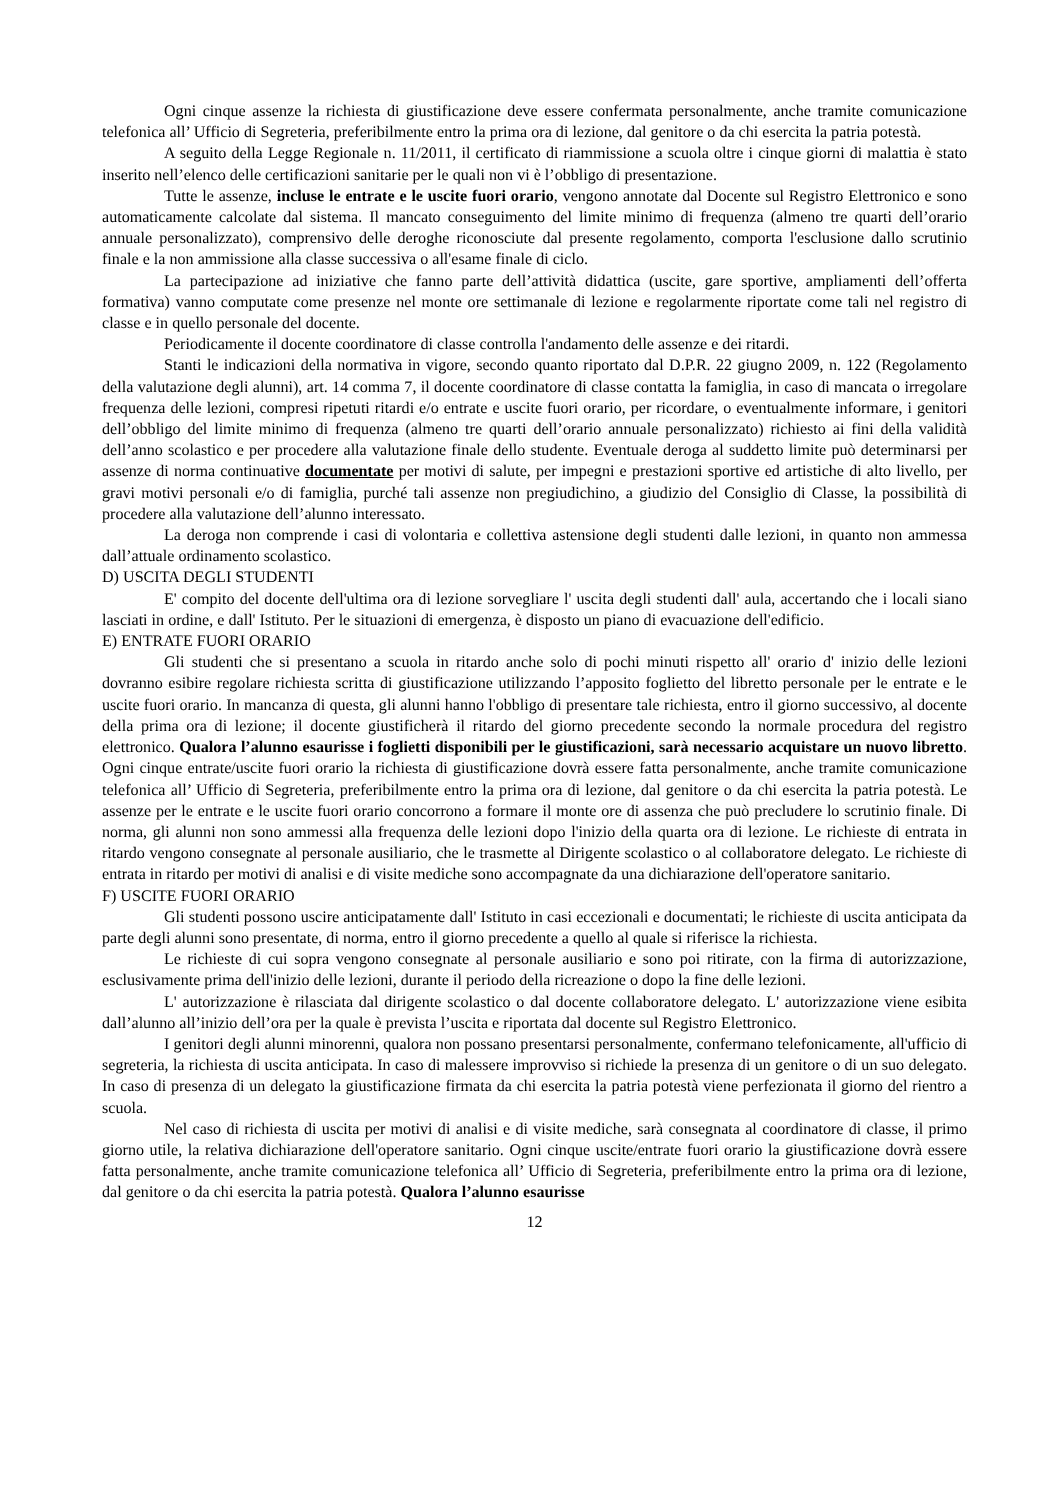Ogni cinque assenze la richiesta di giustificazione deve essere confermata personalmente, anche tramite comunicazione telefonica all’ Ufficio di Segreteria, preferibilmente entro la prima ora di lezione, dal genitore o da chi esercita la patria potestà.
A seguito della Legge Regionale n. 11/2011, il certificato di riammissione a scuola oltre i cinque giorni di malattia è stato inserito nell’elenco delle certificazioni sanitarie per le quali non vi è l’obbligo di presentazione.
Tutte le assenze, incluse le entrate e le uscite fuori orario, vengono annotate dal Docente sul Registro Elettronico e sono automaticamente calcolate dal sistema. Il mancato conseguimento del limite minimo di frequenza (almeno tre quarti dell’orario annuale personalizzato), comprensivo delle deroghe riconosciute dal presente regolamento, comporta l'esclusione dallo scrutinio finale e la non ammissione alla classe successiva o all'esame finale di ciclo.
La partecipazione ad iniziative che fanno parte dell’attività didattica (uscite, gare sportive, ampliamenti dell’offerta formativa) vanno computate come presenze nel monte ore settimanale di lezione e regolarmente riportate come tali nel registro di classe e in quello personale del docente.
Periodicamente il docente coordinatore di classe controlla l'andamento delle assenze e dei ritardi.
Stanti le indicazioni della normativa in vigore, secondo quanto riportato dal D.P.R. 22 giugno 2009, n. 122 (Regolamento della valutazione degli alunni), art. 14 comma 7, il docente coordinatore di classe contatta la famiglia, in caso di mancata o irregolare frequenza delle lezioni, compresi ripetuti ritardi e/o entrate e uscite fuori orario, per ricordare, o eventualmente informare, i genitori dell’obbligo del limite minimo di frequenza (almeno tre quarti dell’orario annuale personalizzato) richiesto ai fini della validità dell’anno scolastico e per procedere alla valutazione finale dello studente. Eventuale deroga al suddetto limite può determinarsi per assenze di norma continuative documentate per motivi di salute, per impegni e prestazioni sportive ed artistiche di alto livello, per gravi motivi personali e/o di famiglia, purché tali assenze non pregiudichino, a giudizio del Consiglio di Classe, la possibilità di procedere alla valutazione dell’alunno interessato.
La deroga non comprende i casi di volontaria e collettiva astensione degli studenti dalle lezioni, in quanto non ammessa dall’attuale ordinamento scolastico.
D) USCITA DEGLI STUDENTI
E' compito del docente dell'ultima ora di lezione sorvegliare l' uscita degli studenti dall' aula, accertando che i locali siano lasciati in ordine, e dall' Istituto. Per le situazioni di emergenza, è disposto un piano di evacuazione dell'edificio.
E) ENTRATE FUORI ORARIO
Gli studenti che si presentano a scuola in ritardo anche solo di pochi minuti rispetto all' orario d' inizio delle lezioni dovranno esibire regolare richiesta scritta di giustificazione utilizzando l’apposito foglietto del libretto personale per le entrate e le uscite fuori orario. In mancanza di questa, gli alunni hanno l'obbligo di presentare tale richiesta, entro il giorno successivo, al docente della prima ora di lezione; il docente giustificherà il ritardo del giorno precedente secondo la normale procedura del registro elettronico. Qualora l’alunno esaurisse i foglietti disponibili per le giustificazioni, sarà necessario acquistare un nuovo libretto. Ogni cinque entrate/uscite fuori orario la richiesta di giustificazione dovrà essere fatta personalmente, anche tramite comunicazione telefonica all’ Ufficio di Segreteria, preferibilmente entro la prima ora di lezione, dal genitore o da chi esercita la patria potestà. Le assenze per le entrate e le uscite fuori orario concorrono a formare il monte ore di assenza che può precludere lo scrutinio finale. Di norma, gli alunni non sono ammessi alla frequenza delle lezioni dopo l'inizio della quarta ora di lezione. Le richieste di entrata in ritardo vengono consegnate al personale ausiliario, che le trasmette al Dirigente scolastico o al collaboratore delegato. Le richieste di entrata in ritardo per motivi di analisi e di visite mediche sono accompagnate da una dichiarazione dell'operatore sanitario.
F) USCITE FUORI ORARIO
Gli studenti possono uscire anticipatamente dall' Istituto in casi eccezionali e documentati; le richieste di uscita anticipata da parte degli alunni sono presentate, di norma, entro il giorno precedente a quello al quale si riferisce la richiesta.
Le richieste di cui sopra vengono consegnate al personale ausiliario e sono poi ritirate, con la firma di autorizzazione, esclusivamente prima dell'inizio delle lezioni, durante il periodo della ricreazione o dopo la fine delle lezioni.
L' autorizzazione è rilasciata dal dirigente scolastico o dal docente collaboratore delegato. L' autorizzazione viene esibita dall’alunno all’inizio dell’ora per la quale è prevista l’uscita e riportata dal docente sul Registro Elettronico.
I genitori degli alunni minorenni, qualora non possano presentarsi personalmente, confermano telefonicamente, all'ufficio di segreteria, la richiesta di uscita anticipata. In caso di malessere improvviso si richiede la presenza di un genitore o di un suo delegato. In caso di presenza di un delegato la giustificazione firmata da chi esercita la patria potestà viene perfezionata il giorno del rientro a scuola.
Nel caso di richiesta di uscita per motivi di analisi e di visite mediche, sarà consegnata al coordinatore di classe, il primo giorno utile, la relativa dichiarazione dell'operatore sanitario. Ogni cinque uscite/entrate fuori orario la giustificazione dovrà essere fatta personalmente, anche tramite comunicazione telefonica all’ Ufficio di Segreteria, preferibilmente entro la prima ora di lezione, dal genitore o da chi esercita la patria potestà. Qualora l’alunno esaurisse
12